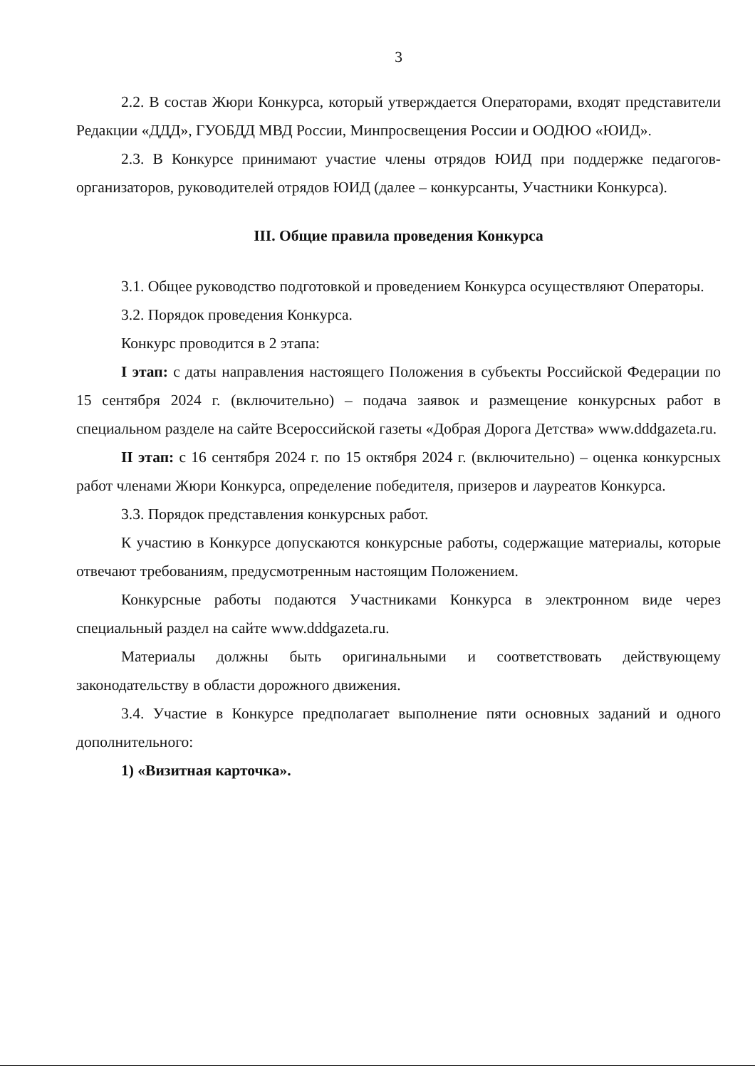3
2.2. В состав Жюри Конкурса, который утверждается Операторами, входят представители Редакции «ДДД», ГУОБДД МВД России, Минпросвещения России и ООДЮО «ЮИД».
2.3. В Конкурсе принимают участие члены отрядов ЮИД при поддержке педагогов-организаторов, руководителей отрядов ЮИД (далее – конкурсанты, Участники Конкурса).
III. Общие правила проведения Конкурса
3.1. Общее руководство подготовкой и проведением Конкурса осуществляют Операторы.
3.2. Порядок проведения Конкурса.
Конкурс проводится в 2 этапа:
I этап: с даты направления настоящего Положения в субъекты Российской Федерации по 15 сентября 2024 г. (включительно) – подача заявок и размещение конкурсных работ в специальном разделе на сайте Всероссийской газеты «Добрая Дорога Детства» www.dddgazeta.ru.
II этап: с 16 сентября 2024 г. по 15 октября 2024 г. (включительно) – оценка конкурсных работ членами Жюри Конкурса, определение победителя, призеров и лауреатов Конкурса.
3.3. Порядок представления конкурсных работ.
К участию в Конкурсе допускаются конкурсные работы, содержащие материалы, которые отвечают требованиям, предусмотренным настоящим Положением.
Конкурсные работы подаются Участниками Конкурса в электронном виде через специальный раздел на сайте www.dddgazeta.ru.
Материалы должны быть оригинальными и соответствовать действующему законодательству в области дорожного движения.
3.4. Участие в Конкурсе предполагает выполнение пяти основных заданий и одного дополнительного:
1) «Визитная карточка».